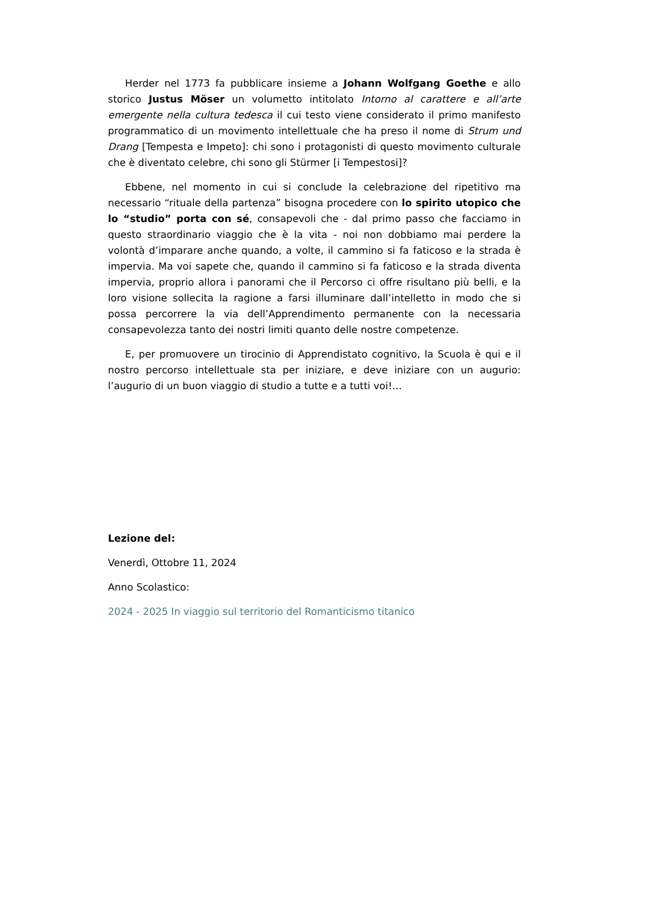Herder nel 1773 fa pubblicare insieme a Johann Wolfgang Goethe e allo storico Justus Möser un volumetto intitolato Intorno al carattere e all’arte emergente nella cultura tedesca il cui testo viene considerato il primo manifesto programmatico di un movimento intellettuale che ha preso il nome di Strum und Drang [Tempesta e Impeto]: chi sono i protagonisti di questo movimento culturale che è diventato celebre, chi sono gli Stürmer [i Tempestosi]?
Ebbene, nel momento in cui si conclude la celebrazione del ripetitivo ma necessario “rituale della partenza” bisogna procedere con lo spirito utopico che lo “studio” porta con sé, consapevoli che - dal primo passo che facciamo in questo straordinario viaggio che è la vita - noi non dobbiamo mai perdere la volontà d’imparare anche quando, a volte, il cammino si fa faticoso e la strada è impervia. Ma voi sapete che, quando il cammino si fa faticoso e la strada diventa impervia, proprio allora i panorami che il Percorso ci offre risultano più belli, e la loro visione sollecita la ragione a farsi illuminare dall’intelletto in modo che si possa percorrere la via dell’Apprendimento permanente con la necessaria consapevolezza tanto dei nostri limiti quanto delle nostre competenze.
E, per promuovere un tirocinio di Apprendistato cognitivo, la Scuola è qui e il nostro percorso intellettuale sta per iniziare, e deve iniziare con un augurio: l’augurio di un buon viaggio di studio a tutte e a tutti voi!…
Lezione del:
Venerdì, Ottobre 11, 2024
Anno Scolastico:
2024 - 2025 In viaggio sul territorio del Romanticismo titanico